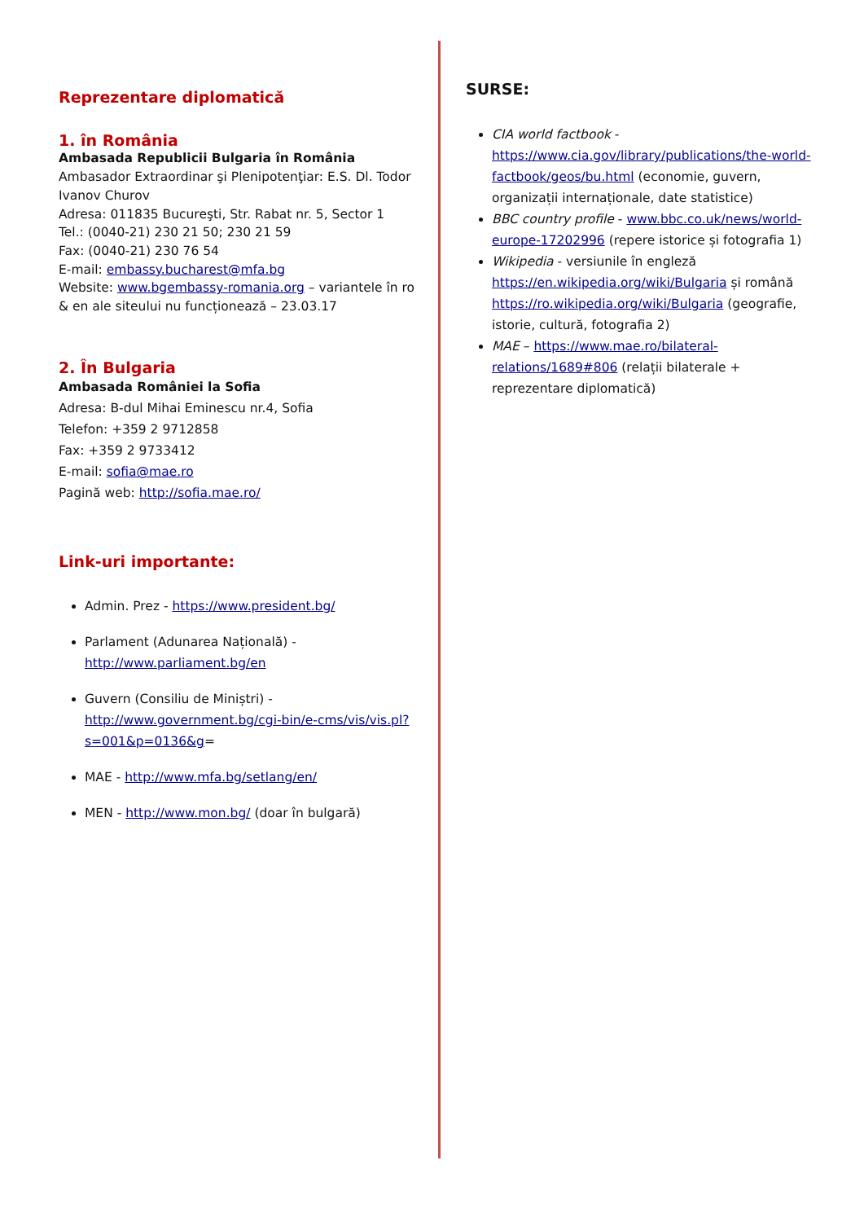Reprezentare diplomatică
1. în România
Ambasada Republicii Bulgaria în România
Ambasador Extraordinar şi Plenipotenţiar: E.S. Dl. Todor Ivanov Churov
Adresa: 011835 Bucureşti, Str. Rabat nr. 5, Sector 1
Tel.: (0040-21) 230 21 50; 230 21 59
Fax: (0040-21) 230 76 54
E-mail: embassy.bucharest@mfa.bg
Website: www.bgembassy-romania.org – variantele în ro & en ale siteului nu funcționează – 23.03.17
2. În Bulgaria
Ambasada României la Sofia
Adresa: B-dul Mihai Eminescu nr.4, Sofia
Telefon: +359 2 9712858
Fax: +359 2 9733412
E-mail: sofia@mae.ro
Pagină web: http://sofia.mae.ro/
Link-uri importante:
Admin. Prez - https://www.president.bg/
Parlament (Adunarea Națională) - http://www.parliament.bg/en
Guvern (Consiliu de Miniștri) - http://www.government.bg/cgi-bin/e-cms/vis/vis.pl?s=001&p=0136&g=
MAE - http://www.mfa.bg/setlang/en/
MEN - http://www.mon.bg/ (doar în bulgară)
SURSE:
CIA world factbook - https://www.cia.gov/library/publications/the-world-factbook/geos/bu.html (economie, guvern, organizații internaționale, date statistice)
BBC country profile - www.bbc.co.uk/news/world-europe-17202996 (repere istorice și fotografia 1)
Wikipedia - versiunile în engleză https://en.wikipedia.org/wiki/Bulgaria și română https://ro.wikipedia.org/wiki/Bulgaria (geografie, istorie, cultură, fotografia 2)
MAE – https://www.mae.ro/bilateral-relations/1689#806 (relații bilaterale + reprezentare diplomatică)